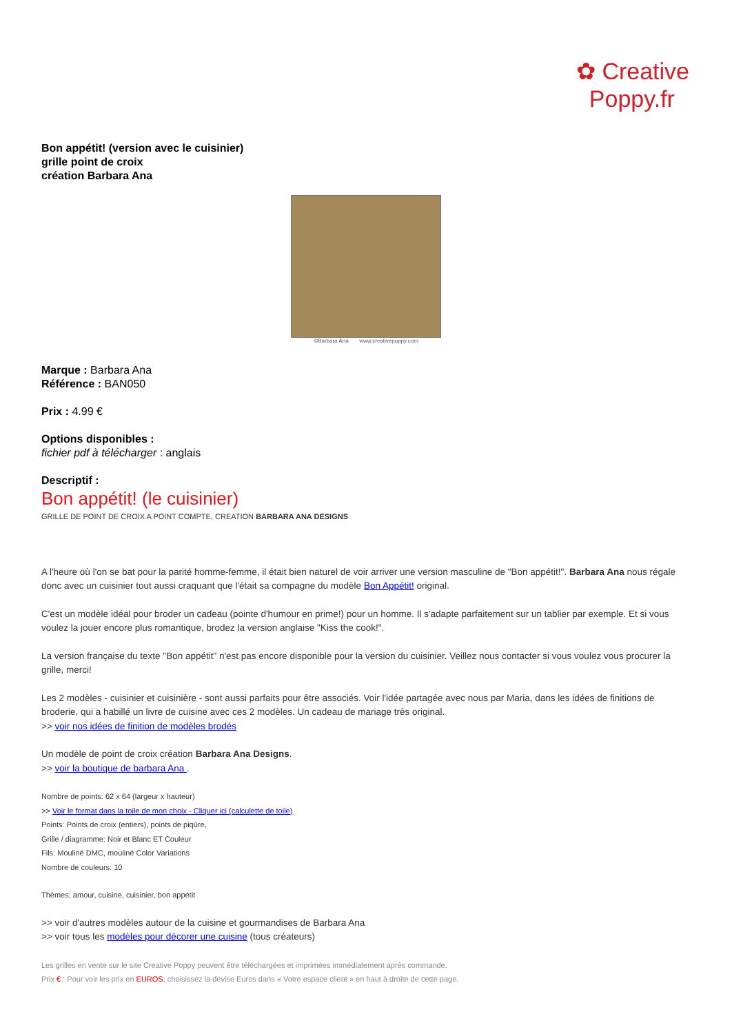✿ Creative
Poppy.fr
Bon appétit! (version avec le cuisinier)
grille point de croix
création Barbara Ana
©Barbara Ana www.creativepoppy.com
Marque : Barbara Ana
Référence : BAN050
Prix : 4.99 €
Options disponibles :
fichier pdf à télécharger : anglais
Descriptif :
Bon appétit! (le cuisinier)
GRILLE DE POINT DE CROIX A POINT COMPTE, CREATION BARBARA ANA DESIGNS
A l'heure où l'on se bat pour la parité homme-femme, il était bien naturel de voir arriver une version masculine de "Bon appétit!". Barbara Ana nous régale donc avec un cuisinier tout aussi craquant que l'était sa compagne du modèle Bon Appétit! original.
C'est un modèle idéal pour broder un cadeau (pointe d'humour en prime!) pour un homme. Il s'adapte parfaitement sur un tablier par exemple. Et si vous voulez la jouer encore plus romantique, brodez la version anglaise "Kiss the cook!".
La version française du texte "Bon appétit" n'est pas encore disponible pour la version du cuisinier. Veillez nous contacter si vous voulez vous procurer la grille, merci!
Les 2 modèles - cuisinier et cuisinière - sont aussi parfaits pour être associés. Voir l'idée partagée avec nous par Maria, dans les idées de finitions de broderie, qui a habillé un livre de cuisine avec ces 2 modèles. Un cadeau de mariage très original.
>> voir nos idées de finition de modèles brodés
Un modèle de point de croix création Barbara Ana Designs.
>> voir la boutique de barbara Ana .
Nombre de points: 62 x 64 (largeur x hauteur)
>> Voir le format dans la toile de mon choix - Cliquer ici (calculette de toile)
Points: Points de croix (entiers), points de piqûre,
Grille / diagramme: Noir et Blanc ET Couleur
Fils: Mouliné DMC, mouliné Color Variations
Nombre de couleurs: 10
Thèmes: amour, cuisine, cuisinier, bon appétit
>> voir d'autres modèles autour de la cuisine et gourmandises de Barbara Ana
>> voir tous les modèles pour décorer une cuisine (tous créateurs)
Les grilles en vente sur le site Creative Poppy peuvent être téléchargées et imprimées immédiatement après commande.
Prix € : Pour voir les prix en EUROS, choisissez la devise Euros dans « Votre espace client » en haut à droite de cette page.